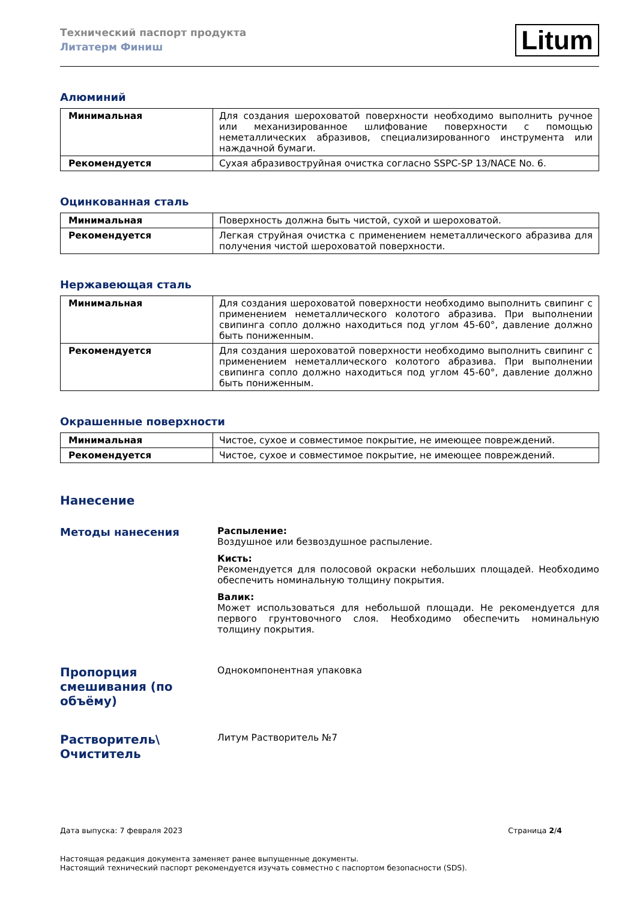Технический паспорт продукта
Литатерм Финиш
Litum
Алюминий
| Минимальная | Для создания шероховатой поверхности необходимо выполнить ручное или механизированное шлифование поверхности с помощью неметаллических абразивов, специализированного инструмента или наждачной бумаги. |
| Рекомендуется | Сухая абразивоструйная очистка согласно SSPC-SP 13/NACE No. 6. |
Оцинкованная сталь
| Минимальная | Поверхность должна быть чистой, сухой и шероховатой. |
| Рекомендуется | Легкая струйная очистка с применением неметаллического абразива для получения чистой шероховатой поверхности. |
Нержавеющая сталь
| Минимальная | Для создания шероховатой поверхности необходимо выполнить свипинг с применением неметаллического колотого абразива. При выполнении свипинга сопло должно находиться под углом 45-60°, давление должно быть пониженным. |
| Рекомендуется | Для создания шероховатой поверхности необходимо выполнить свипинг с применением неметаллического колотого абразива. При выполнении свипинга сопло должно находиться под углом 45-60°, давление должно быть пониженным. |
Окрашенные поверхности
| Минимальная | Чистое, сухое и совместимое покрытие, не имеющее повреждений. |
| Рекомендуется | Чистое, сухое и совместимое покрытие, не имеющее повреждений. |
Нанесение
Методы нанесения
Распыление:
Воздушное или безвоздушное распыление.
Кисть:
Рекомендуется для полосовой окраски небольших площадей. Необходимо обеспечить номинальную толщину покрытия.
Валик:
Может использоваться для небольшой площади. Не рекомендуется для первого грунтовочного слоя. Необходимо обеспечить номинальную толщину покрытия.
Пропорция смешивания (по объёму)
Однокомпонентная упаковка
Растворитель\ Очиститель
Литум Растворитель №7
Дата выпуска: 7 февраля 2023 Страница 2/4
Настоящая редакция документа заменяет ранее выпущенные документы.
Настоящий технический паспорт рекомендуется изучать совместно с паспортом безопасности (SDS).